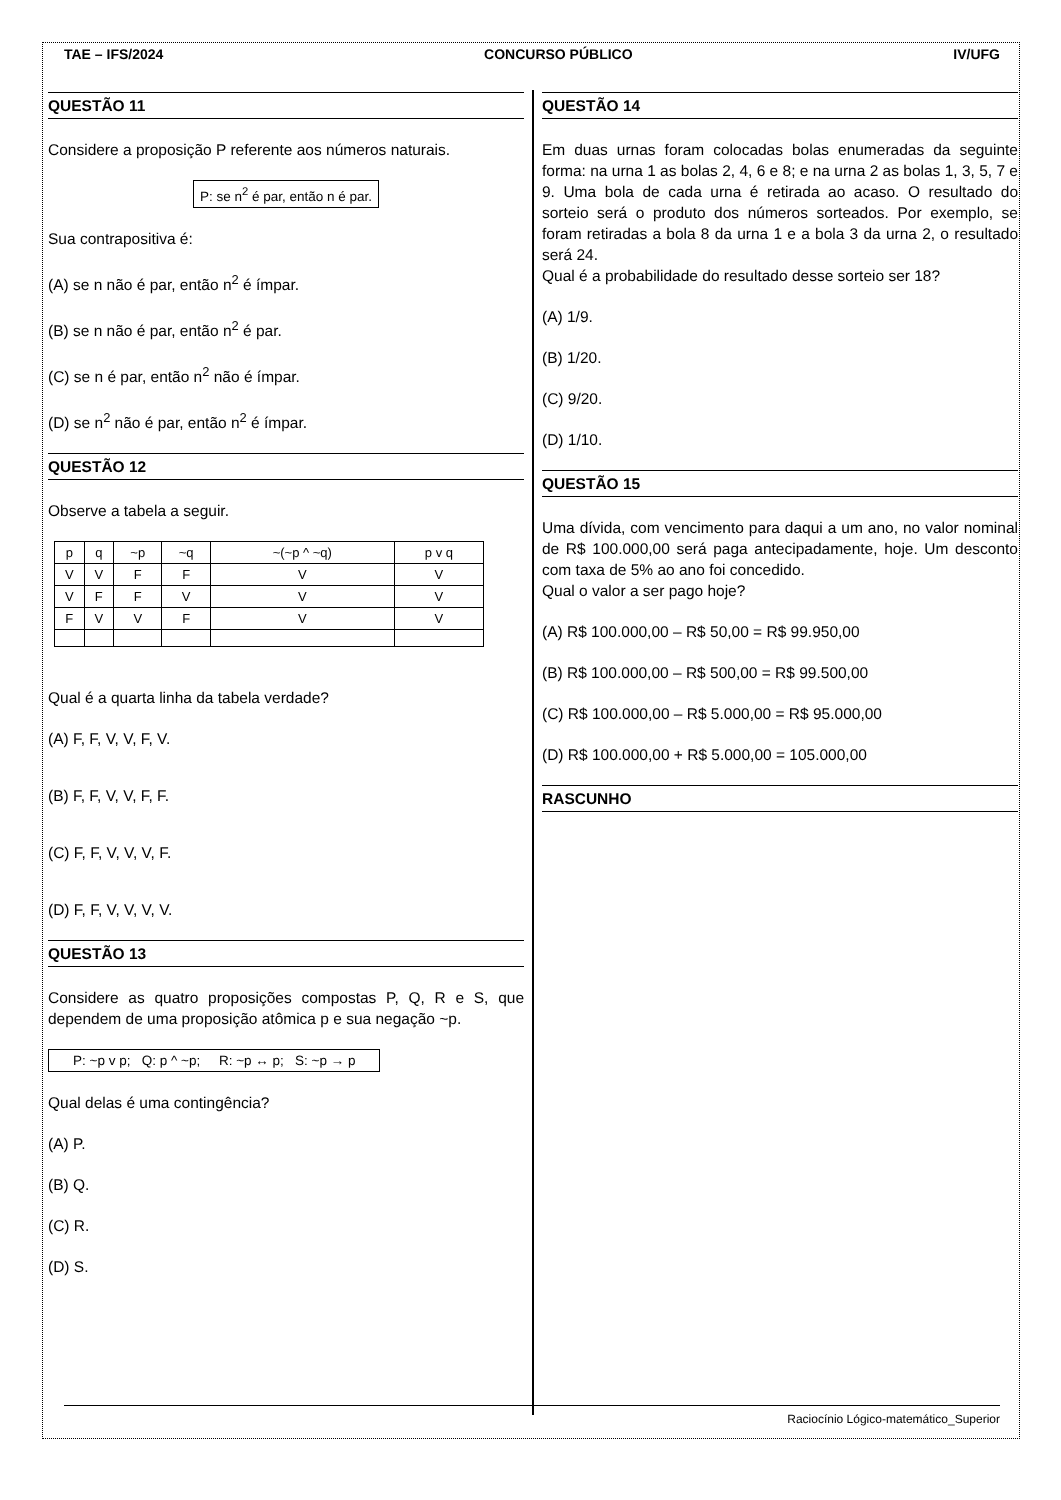TAE – IFS/2024 CONCURSO PÚBLICO IV/UFG
QUESTÃO 11
Considere a proposição P referente aos números naturais.
P: se n<sup>2</sup> é par, então n é par.
Sua contrapositiva é:
(A) se n não é par, então n<sup>2</sup> é ímpar.
(B) se n não é par, então n<sup>2</sup> é par.
(C) se n é par, então n<sup>2</sup> não é ímpar.
(D) se n<sup>2</sup> não é par, então n<sup>2</sup> é ímpar.
QUESTÃO 12
Observe a tabela a seguir.
| p | q | ~p | ~q | ~(~p ^ ~q) | p v q |
| V | V | F | F | V | V |
| V | F | F | V | V | V |
| F | V | V | F | V | V |
Qual é a quarta linha da tabela verdade?
(A) F, F, V, V, F, V.
(B) F, F, V, V, F, F.
(C) F, F, V, V, V, F.
(D) F, F, V, V, V, V.
QUESTÃO 13
Considere as quatro proposições compostas P, Q, R e S, que dependem de uma proposição atômica p e sua negação ~p.
P: ~p v p; Q: p ^ ~p; R: ~p ↔ p; S: ~p → p
Qual delas é uma contingência?
(A) P.
(B) Q.
(C) R.
(D) S.
QUESTÃO 14
Em duas urnas foram colocadas bolas enumeradas da seguinte forma: na urna 1 as bolas 2, 4, 6 e 8; e na urna 2 as bolas 1, 3, 5, 7 e 9. Uma bola de cada urna é retirada ao acaso. O resultado do sorteio será o produto dos números sorteados. Por exemplo, se foram retiradas a bola 8 da urna 1 e a bola 3 da urna 2, o resultado será 24.
Qual é a probabilidade do resultado desse sorteio ser 18?
(A) 1/9.
(B) 1/20.
(C) 9/20.
(D) 1/10.
QUESTÃO 15
Uma dívida, com vencimento para daqui a um ano, no valor nominal de R$ 100.000,00 será paga antecipadamente, hoje. Um desconto com taxa de 5% ao ano foi concedido.
Qual o valor a ser pago hoje?
(A) R$ 100.000,00 – R$ 50,00 = R$ 99.950,00
(B) R$ 100.000,00 – R$ 500,00 = R$ 99.500,00
(C) R$ 100.000,00 – R$ 5.000,00 = R$ 95.000,00
(D) R$ 100.000,00 + R$ 5.000,00 = 105.000,00
RASCUNHO
Raciocínio Lógico-matemático_Superior